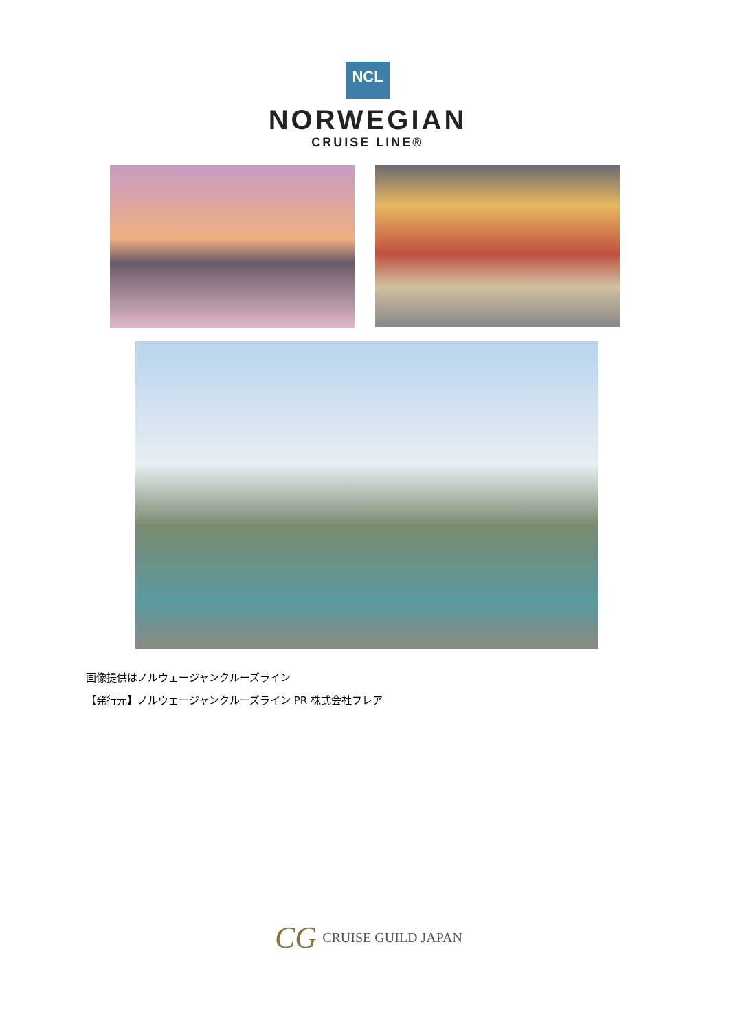NCL
NORWEGIAN
CRUISE LINE®
画像提供はノルウェージャンクルーズライン
【発行元】ノルウェージャンクルーズライン PR 株式会社フレア
CG CRUISE GUILD JAPAN